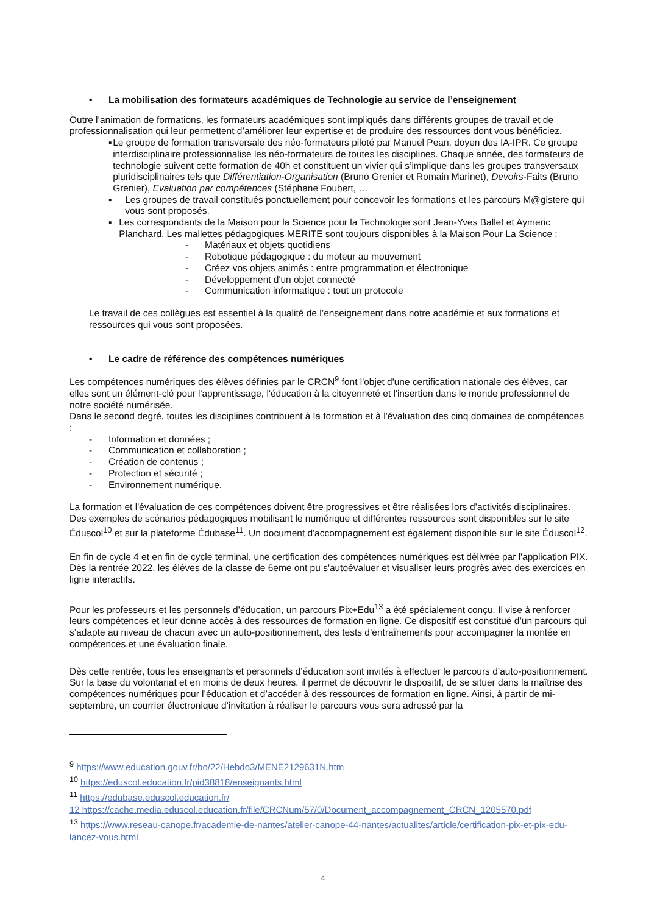• La mobilisation des formateurs académiques de Technologie au service de l’enseignement
Outre l’animation de formations, les formateurs académiques sont impliqués dans différents groupes de travail et de professionnalisation qui leur permettent d’améliorer leur expertise et de produire des ressources dont vous bénéficiez.
▪ Le groupe de formation transversale des néo-formateurs piloté par Manuel Pean, doyen des IA-IPR. Ce groupe interdisciplinaire professionnalise les néo-formateurs de toutes les disciplines. Chaque année, des formateurs de technologie suivent cette formation de 40h et constituent un vivier qui s’implique dans les groupes transversaux pluridisciplinaires tels que Différentiation-Organisation (Bruno Grenier et Romain Marinet), Devoirs-Faits (Bruno Grenier), Evaluation par compétences (Stéphane Foubert, …
▪ Les groupes de travail constitués ponctuellement pour concevoir les formations et les parcours M@gistere qui vous sont proposés.
▪ Les correspondants de la Maison pour la Science pour la Technologie sont Jean-Yves Ballet et Aymeric Planchard. Les mallettes pédagogiques MERITE sont toujours disponibles à la Maison Pour La Science :
- Matériaux et objets quotidiens
- Robotique pédagogique : du moteur au mouvement
- Créez vos objets animés : entre programmation et électronique
- Développement d'un objet connecté
- Communication informatique : tout un protocole
Le travail de ces collègues est essentiel à la qualité de l’enseignement dans notre académie et aux formations et ressources qui vous sont proposées.
• Le cadre de référence des compétences numériques
Les compétences numériques des élèves définies par le CRCN<sup>9</sup> font l'objet d'une certification nationale des élèves, car elles sont un élément-clé pour l'apprentissage, l'éducation à la citoyenneté et l'insertion dans le monde professionnel de notre société numérisée.
Dans le second degré, toutes les disciplines contribuent à la formation et à l'évaluation des cinq domaines de compétences :
- Information et données ;
- Communication et collaboration ;
- Création de contenus ;
- Protection et sécurité ;
- Environnement numérique.
La formation et l'évaluation de ces compétences doivent être progressives et être réalisées lors d’activités disciplinaires. Des exemples de scénarios pédagogiques mobilisant le numérique et différentes ressources sont disponibles sur le site Éduscol<sup>10</sup> et sur la plateforme Édubase<sup>11</sup>. Un document d'accompagnement est également disponible sur le site Éduscol<sup>12</sup>.
En fin de cycle 4 et en fin de cycle terminal, une certification des compétences numériques est délivrée par l'application PIX. Dès la rentrée 2022, les élèves de la classe de 6eme ont pu s'autoévaluer et visualiser leurs progrès avec des exercices en ligne interactifs.
Pour les professeurs et les personnels d’éducation, un parcours Pix+Edu<sup>13</sup> a été spécialement conçu. Il vise à renforcer leurs compétences et leur donne accès à des ressources de formation en ligne. Ce dispositif est constitué d’un parcours qui s’adapte au niveau de chacun avec un auto-positionnement, des tests d’entraînements pour accompagner la montée en compétences.et une évaluation finale.
Dès cette rentrée, tous les enseignants et personnels d’éducation sont invités à effectuer le parcours d’auto-positionnement. Sur la base du volontariat et en moins de deux heures, il permet de découvrir le dispositif, de se situer dans la maîtrise des compétences numériques pour l’éducation et d’accéder à des ressources de formation en ligne. Ainsi, à partir de mi-septembre, un courrier électronique d’invitation à réaliser le parcours vous sera adressé par la
<sup>9</sup> https://www.education.gouv.fr/bo/22/Hebdo3/MENE2129631N.htm
<sup>10</sup> https://eduscol.education.fr/pid38818/enseignants.html
<sup>11</sup> https://edubase.eduscol.education.fr/
12 https://cache.media.eduscol.education.fr/file/CRCNum/57/0/Document_accompagnement_CRCN_1205570.pdf
<sup>13</sup> https://www.reseau-canope.fr/academie-de-nantes/atelier-canope-44-nantes/actualites/article/certification-pix-et-pix-edu-lancez-vous.html
4